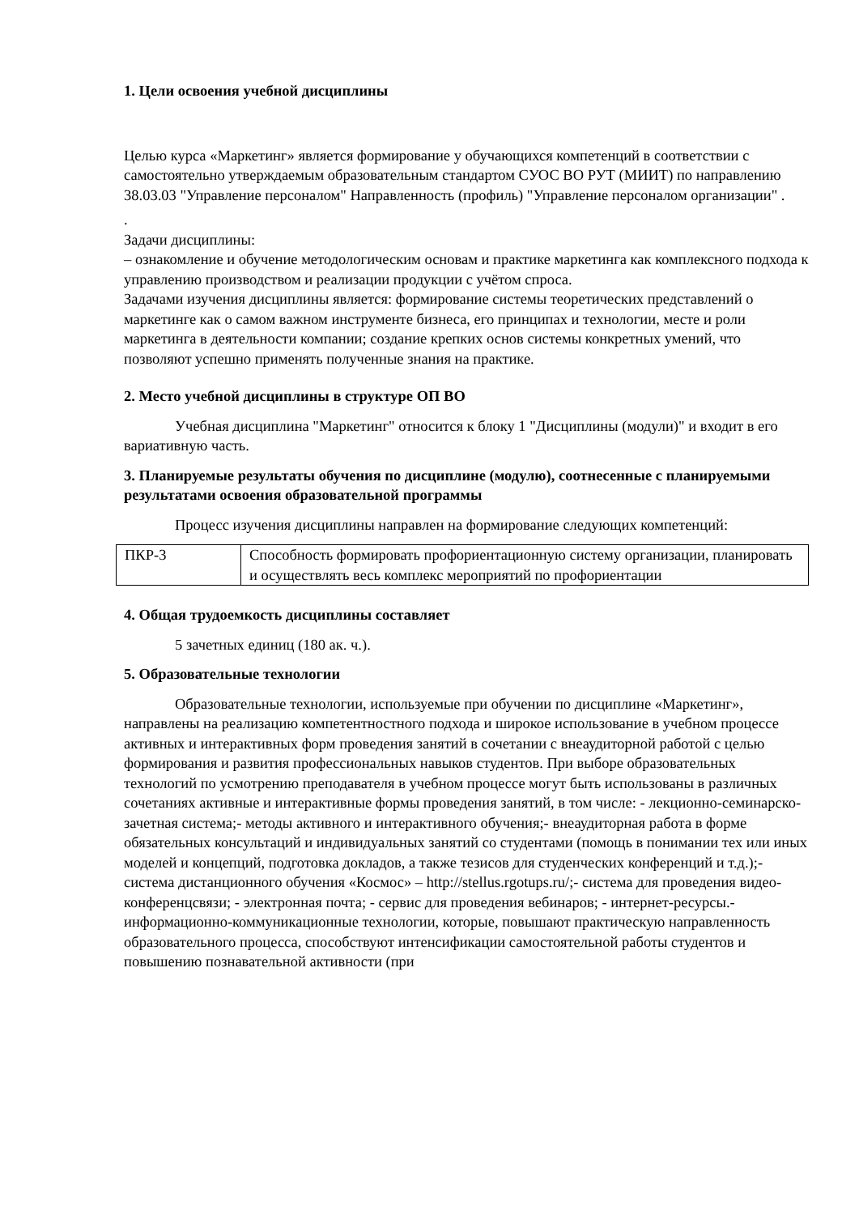1. Цели освоения учебной дисциплины
Целью курса «Маркетинг» является формирование у обучающихся компетенций в соответствии с самостоятельно утверждаемым образовательным стандартом СУОС ВО РУТ (МИИТ) по направлению 38.03.03 "Управление персоналом" Направленность (профиль) "Управление персоналом организации" .
.
Задачи дисциплины:
– ознакомление и обучение методологическим основам и практике маркетинга как комплексного подхода к управлению производством и реализации продукции с учётом спроса.
Задачами изучения дисциплины является: формирование системы теоретических представлений о маркетинге как о самом важном инструменте бизнеса, его принципах и технологии, месте и роли маркетинга в деятельности компании; создание крепких основ системы конкретных умений, что позволяют успешно применять полученные знания на практике.
2. Место учебной дисциплины в структуре ОП ВО
Учебная дисциплина "Маркетинг" относится к блоку 1 "Дисциплины (модули)" и входит в его вариативную часть.
3. Планируемые результаты обучения по дисциплине (модулю), соотнесенные с планируемыми результатами освоения образовательной программы
Процесс изучения дисциплины направлен на формирование следующих компетенций:
| ПКР-3 | Способность формировать профориентационную систему организации, планировать и осуществлять весь комплекс мероприятий по профориентации |
4. Общая трудоемкость дисциплины составляет
5 зачетных единиц (180 ак. ч.).
5. Образовательные технологии
Образовательные технологии, используемые при обучении по дисциплине «Маркетинг», направлены на реализацию компетентностного подхода и широкое использование в учебном процессе активных и интерактивных форм проведения занятий в сочетании с внеаудиторной работой с целью формирования и развития профессиональных навыков студентов. При выборе образовательных технологий по усмотрению преподавателя в учебном процессе могут быть использованы в различных сочетаниях активные и интерактивные формы проведения занятий, в том числе: - лекционно-семинарско-зачетная система;- методы активного и интерактивного обучения;- внеаудиторная работа в форме обязательных консультаций и индивидуальных занятий со студентами (помощь в понимании тех или иных моделей и концепций, подготовка докладов, а также тезисов для студенческих конференций и т.д.);- система дистанционного обучения «Космос» – http://stellus.rgotups.ru/;- система для проведения видео-конференцсвязи; - электронная почта; - сервис для проведения вебинаров; - интернет-ресурсы.- информационно-коммуникационные технологии, которые, повышают практическую направленность образовательного процесса, способствуют интенсификации самостоятельной работы студентов и повышению познавательной активности (при